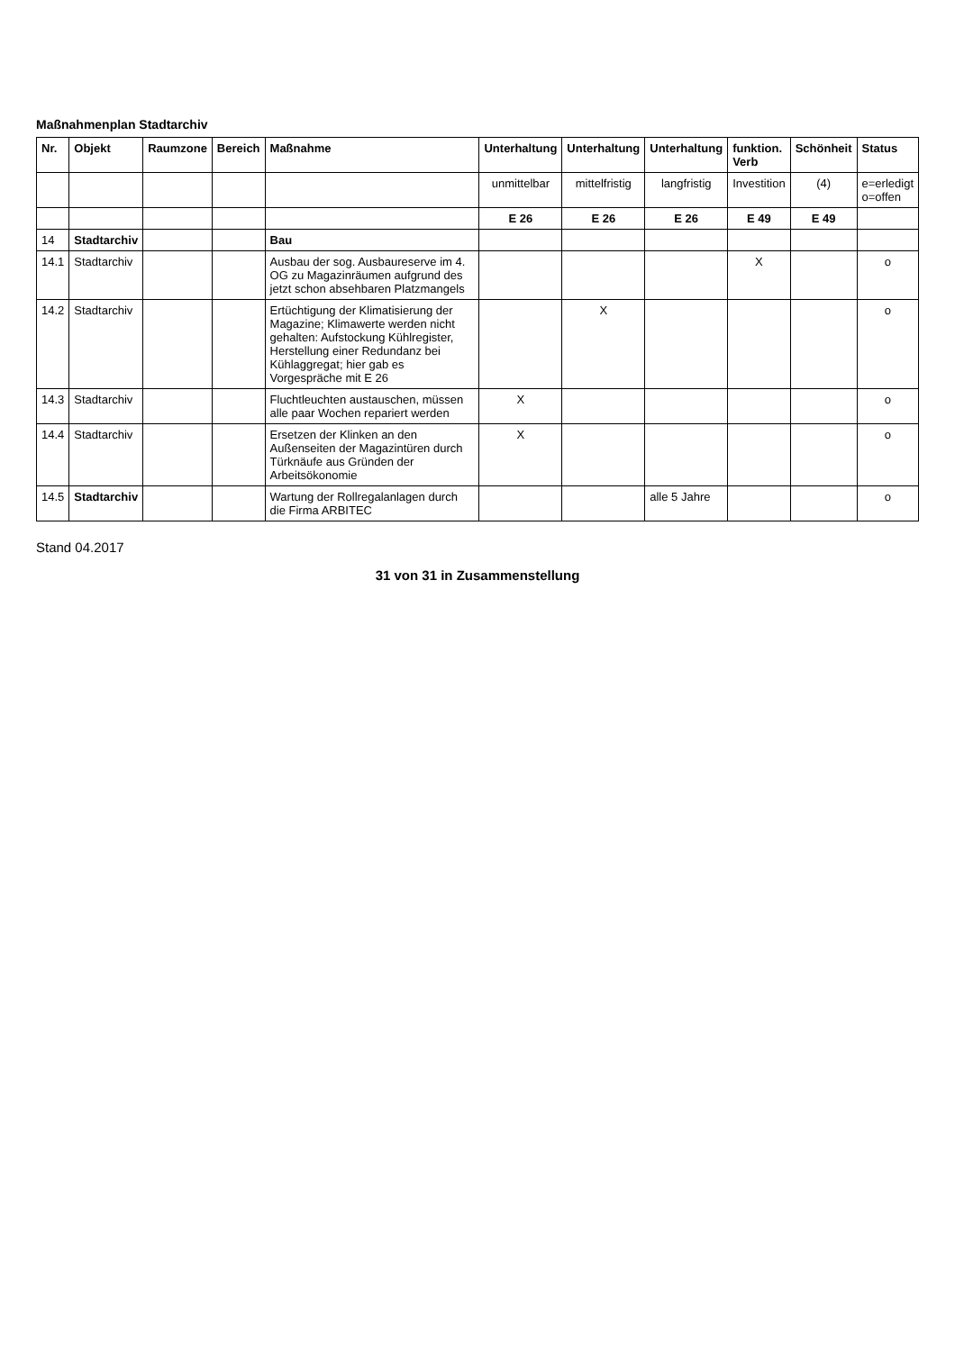Maßnahmenplan Stadtarchiv
| Nr. | Objekt | Raumzone | Bereich | Maßnahme | Unterhaltung | Unterhaltung | Unterhaltung | funktion. Verb | Schönheit | Status |
| --- | --- | --- | --- | --- | --- | --- | --- | --- | --- | --- |
| | | | | | unmittelbar | mittelfristig | langfristig | Investition | (4) | e=erledigt o=offen |
| | | | | | E 26 | E 26 | E 26 | E 49 | E 49 | |
| 14 | Stadtarchiv | | | Bau | | | | | | |
| 14.1 | Stadtarchiv | | | Ausbau der sog. Ausbaureserve im 4. OG zu Magazinräumen aufgrund des jetzt schon absehbaren Platzmangels | | | | X | | o |
| 14.2 | Stadtarchiv | | | Ertüchtigung der Klimatisierung der Magazine; Klimawerte werden nicht gehalten: Aufstockung Kühlregister, Herstellung einer Redundanz bei Kühlaggregat; hier gab es Vorgespräche mit E 26 | | X | | | | o |
| 14.3 | Stadtarchiv | | | Fluchtleuchten austauschen, müssen alle paar Wochen repariert werden | X | | | | | o |
| 14.4 | Stadtarchiv | | | Ersetzen der Klinken an den Außenseiten der Magazintüren durch Türknäufe aus Gründen der Arbeitsökonomie | X | | | | | o |
| 14.5 | Stadtarchiv | | | Wartung der Rollregalanlagen durch die Firma ARBITEC | | | alle 5 Jahre | | | o |
Stand 04.2017
31 von 31 in Zusammenstellung